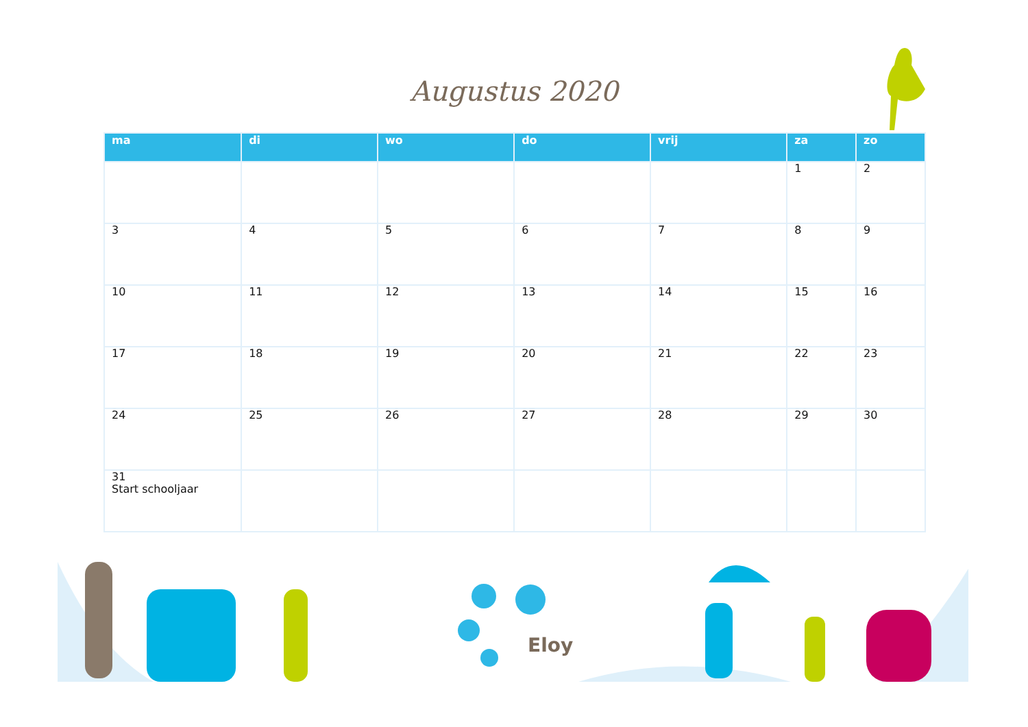Augustus 2020
| ma | di | wo | do | vrij | za | zo |
| --- | --- | --- | --- | --- | --- | --- |
| | | | | | 1 | 2 |
| 3 | 4 | 5 | 6 | 7 | 8 | 9 |
| 10 | 11 | 12 | 13 | 14 | 15 | 16 |
| 17 | 18 | 19 | 20 | 21 | 22 | 23 |
| 24 | 25 | 26 | 27 | 28 | 29 | 30 |
| 31 Start schooljaar | | | | | | |
Eloy